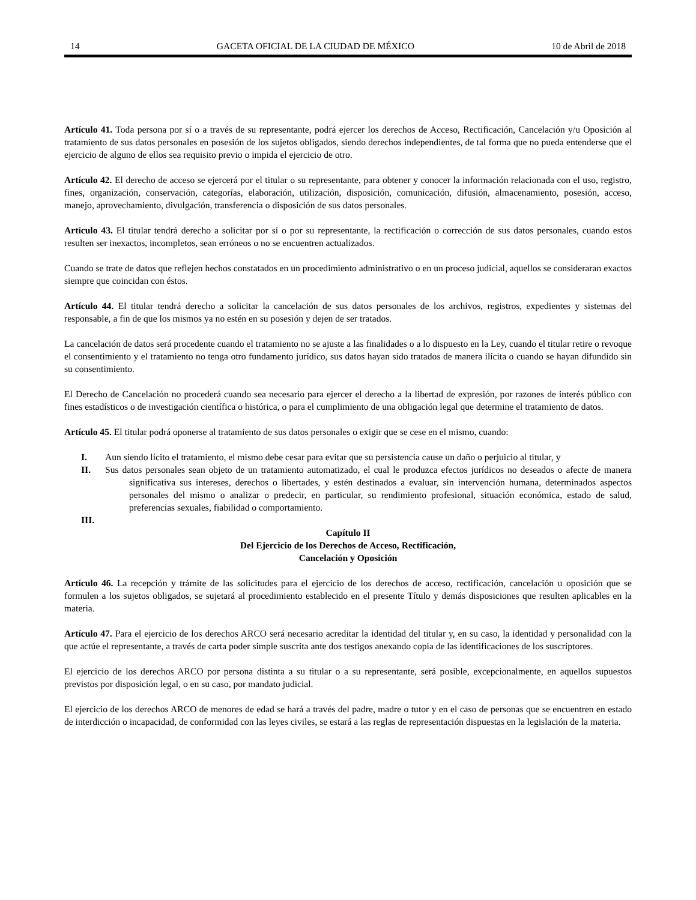14 GACETA OFICIAL DE LA CIUDAD DE MÉXICO 10 de Abril de 2018
Artículo 41. Toda persona por sí o a través de su representante, podrá ejercer los derechos de Acceso, Rectificación, Cancelación y/u Oposición al tratamiento de sus datos personales en posesión de los sujetos obligados, siendo derechos independientes, de tal forma que no pueda entenderse que el ejercicio de alguno de ellos sea requisito previo o impida el ejercicio de otro.
Artículo 42. El derecho de acceso se ejercerá por el titular o su representante, para obtener y conocer la información relacionada con el uso, registro, fines, organización, conservación, categorías, elaboración, utilización, disposición, comunicación, difusión, almacenamiento, posesión, acceso, manejo, aprovechamiento, divulgación, transferencia o disposición de sus datos personales.
Artículo 43. El titular tendrá derecho a solicitar por sí o por su representante, la rectificación o corrección de sus datos personales, cuando estos resulten ser inexactos, incompletos, sean erróneos o no se encuentren actualizados.
Cuando se trate de datos que reflejen hechos constatados en un procedimiento administrativo o en un proceso judicial, aquellos se consideraran exactos siempre que coincidan con éstos.
Artículo 44. El titular tendrá derecho a solicitar la cancelación de sus datos personales de los archivos, registros, expedientes y sistemas del responsable, a fin de que los mismos ya no estén en su posesión y dejen de ser tratados.
La cancelación de datos será procedente cuando el tratamiento no se ajuste a las finalidades o a lo dispuesto en la Ley, cuando el titular retire o revoque el consentimiento y el tratamiento no tenga otro fundamento jurídico, sus datos hayan sido tratados de manera ilícita o cuando se hayan difundido sin su consentimiento.
El Derecho de Cancelación no procederá cuando sea necesario para ejercer el derecho a la libertad de expresión, por razones de interés público con fines estadísticos o de investigación científica o histórica, o para el cumplimiento de una obligación legal que determine el tratamiento de datos.
Artículo 45. El titular podrá oponerse al tratamiento de sus datos personales o exigir que se cese en el mismo, cuando:
I. Aun siendo lícito el tratamiento, el mismo debe cesar para evitar que su persistencia cause un daño o perjuicio al titular, y
II. Sus datos personales sean objeto de un tratamiento automatizado, el cual le produzca efectos jurídicos no deseados o afecte de manera significativa sus intereses, derechos o libertades, y estén destinados a evaluar, sin intervención humana, determinados aspectos personales del mismo o analizar o predecir, en particular, su rendimiento profesional, situación económica, estado de salud, preferencias sexuales, fiabilidad o comportamiento.
III.
Capítulo II
Del Ejercicio de los Derechos de Acceso, Rectificación,
Cancelación y Oposición
Artículo 46. La recepción y trámite de las solicitudes para el ejercicio de los derechos de acceso, rectificación, cancelación u oposición que se formulen a los sujetos obligados, se sujetará al procedimiento establecido en el presente Título y demás disposiciones que resulten aplicables en la materia.
Artículo 47. Para el ejercicio de los derechos ARCO será necesario acreditar la identidad del titular y, en su caso, la identidad y personalidad con la que actúe el representante, a través de carta poder simple suscrita ante dos testigos anexando copia de las identificaciones de los suscriptores.
El ejercicio de los derechos ARCO por persona distinta a su titular o a su representante, será posible, excepcionalmente, en aquellos supuestos previstos por disposición legal, o en su caso, por mandato judicial.
El ejercicio de los derechos ARCO de menores de edad se hará a través del padre, madre o tutor y en el caso de personas que se encuentren en estado de interdicción o incapacidad, de conformidad con las leyes civiles, se estará a las reglas de representación dispuestas en la legislación de la materia.